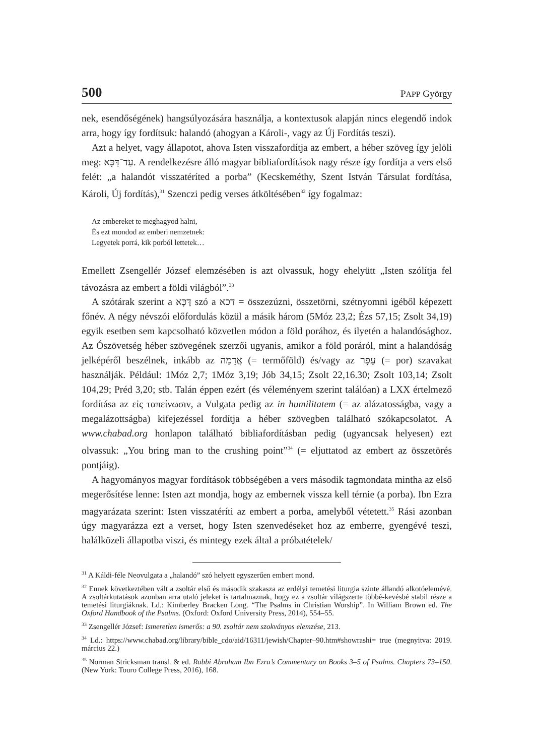500 PAPP György
nek, esendőségének) hangsúlyozására használja, a kontextusok alapján nincs elegendő indok arra, hogy így fordítsuk: halandó (ahogyan a Károli-, vagy az Új Fordítás teszi).
Azt a helyet, vagy állapotot, ahova Isten visszafordítja az embert, a héber szöveg így jelöli meg: עַד־דַּכָּא. A rendelkezésre álló magyar bibliafordítások nagy része így fordítja a vers első felét: „a halandót visszatéríted a porba” (Kecskeméthy, Szent István Társulat fordítása, Károli, Új fordítás),<sup>31</sup> Szenczi pedig verses átköltésében<sup>32</sup> így fogalmaz:
Az embereket te meghagyod halni,
És ezt mondod az emberi nemzetnek:
Legyetek porrá, kik porból lettetek…
Emellett Zsengellér József elemzésében is azt olvassuk, hogy ehelyütt „Isten szólítja fel távozásra az embert a földi világból”.<sup>33</sup>
A szótárak szerint a דַּכָּא szó a דכא = összezúzni, összetörni, szétnyomni igéből képezett főnév. A négy névszói előfordulás közül a másik három (5Móz 23,2; Ézs 57,15; Zsolt 34,19) egyik esetben sem kapcsolható közvetlen módon a föld porához, és ilyetén a halandósághoz. Az Ószövetség héber szövegének szerzői ugyanis, amikor a föld poráról, mint a halandóság jelképéről beszélnek, inkább az אֲדָמָה (= termőföld) és/vagy az עָפָר (= por) szavakat használják. Például: 1Móz 2,7; 1Móz 3,19; Jób 34,15; Zsolt 22,16.30; Zsolt 103,14; Zsolt 104,29; Préd 3,20; stb. Talán éppen ezért (és véleményem szerint találóan) a LXX értelmező fordítása az εἰς ταπείνωσιν, a Vulgata pedig az in humilitatem (= az alázatosságba, vagy a megalázottságba) kifejezéssel fordítja a héber szövegben található szókapcsolatot. A www.chabad.org honlapon található bibliafordításban pedig (ugyancsak helyesen) ezt olvassuk: „You bring man to the crushing point”<sup>34</sup> (= eljuttatod az embert az összetörés pontjáig).
A hagyományos magyar fordítások többségében a vers második tagmondata mintha az első megerősítése lenne: Isten azt mondja, hogy az embernek vissza kell térnie (a porba). Ibn Ezra magyarázata szerint: Isten visszatéríti az embert a porba, amelyből vétetett.<sup>35</sup> Rási azonban úgy magyarázza ezt a verset, hogy Isten szenvedéseket hoz az emberre, gyengévé teszi, halálközeli állapotba viszi, és mintegy ezek által a próbatételek/
<sup>31</sup> A Káldi-féle Neovulgata a „halandó” szó helyett egyszerűen embert mond.
<sup>32</sup> Ennek következtében vált a zsoltár első és második szakasza az erdélyi temetési liturgia szinte állandó alkotóelemévé. A zsoltárkutatások azonban arra utaló jeleket is tartalmaznak, hogy ez a zsoltár világszerte többé-kevésbé stabil része a temetési liturgiáknak. Ld.: Kimberley Bracken Long. “The Psalms in Christian Worship”. In William Brown ed. The Oxford Handbook of the Psalms. (Oxford: Oxford University Press, 2014), 554–55.
<sup>33</sup> Zsengellér József: Ismeretlen ismerős: a 90. zsoltár nem szokványos elemzése, 213.
<sup>34</sup> Ld.: https://www.chabad.org/library/bible_cdo/aid/16311/jewish/Chapter–90.htm#showrashi= true (megnyitva: 2019. március 22.)
<sup>35</sup> Norman Stricksman transl. & ed. Rabbi Abraham Ibn Ezra’s Commentary on Books 3–5 of Psalms. Chapters 73–150. (New York: Touro College Press, 2016), 168.